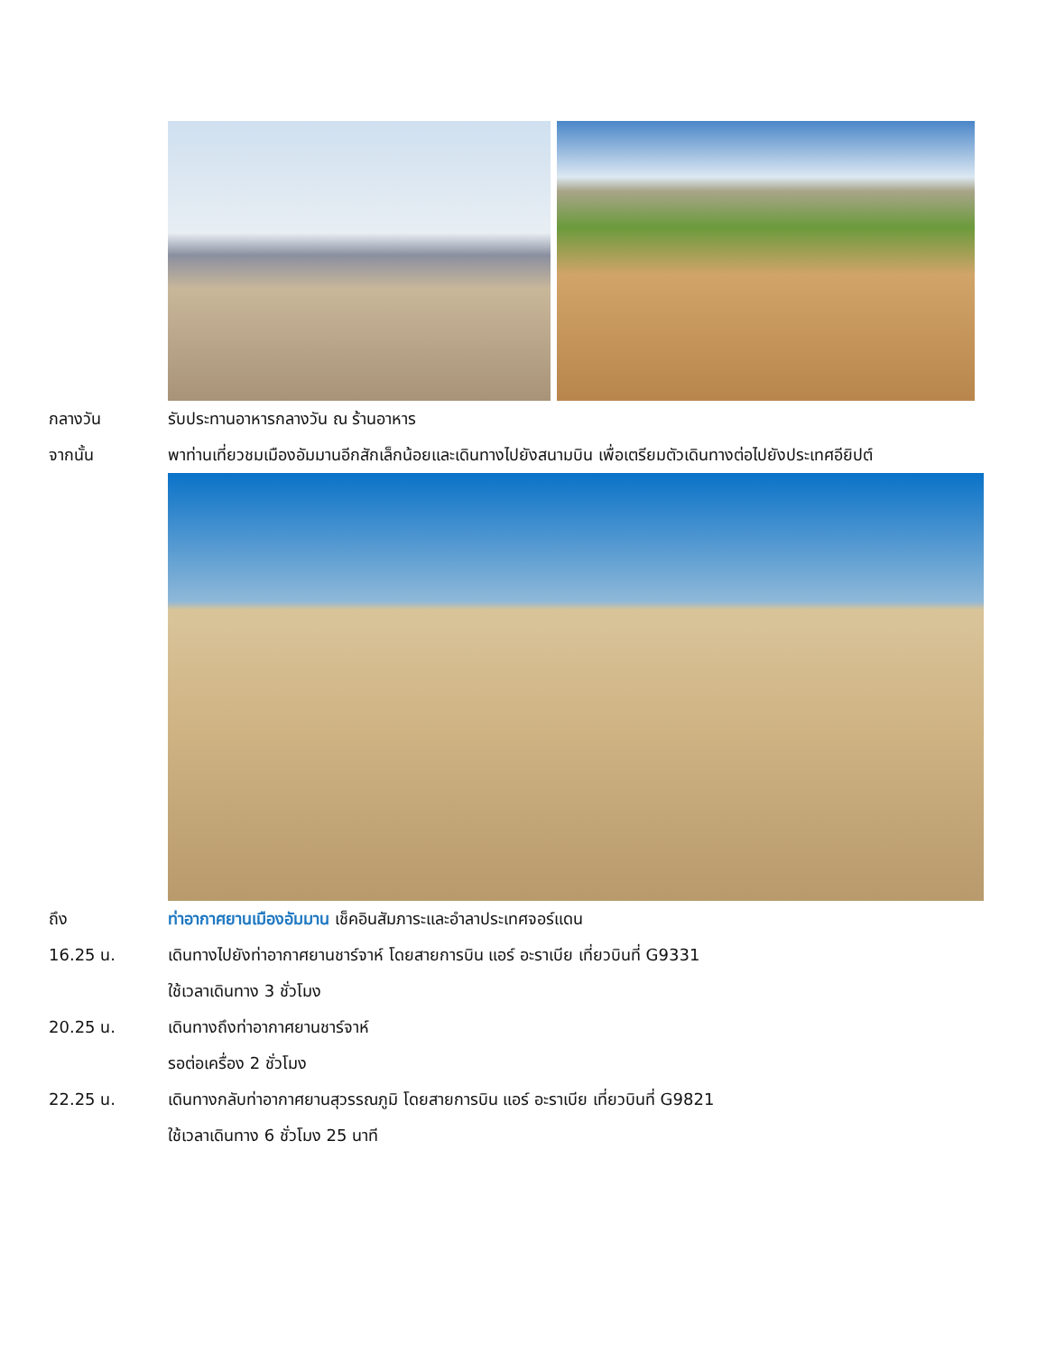กลางวัน รับประทานอาหารกลางวัน ณ ร้านอาหาร
จากนั้น พาท่านเที่ยวชมเมืองอัมมานอีกสักเล็กน้อยและเดินทางไปยังสนามบิน เพื่อเตรียมตัวเดินทางต่อไปยังประเทศอียิปต์
ถึง ท่าอากาศยานเมืองอัมมาน เช็คอินสัมภาระและอำลาประเทศจอร์แดน
16.25 น. เดินทางไปยังท่าอากาศยานชาร์จาห์ โดยสายการบิน แอร์ อะราเบีย เที่ยวบินที่ G9331
ใช้เวลาเดินทาง 3 ชั่วโมง
20.25 น. เดินทางถึงท่าอากาศยานชาร์จาห์
รอต่อเครื่อง 2 ชั่วโมง
22.25 น. เดินทางกลับท่าอากาศยานสุวรรณภูมิ โดยสายการบิน แอร์ อะราเบีย เที่ยวบินที่ G9821
ใช้เวลาเดินทาง 6 ชั่วโมง 25 นาที